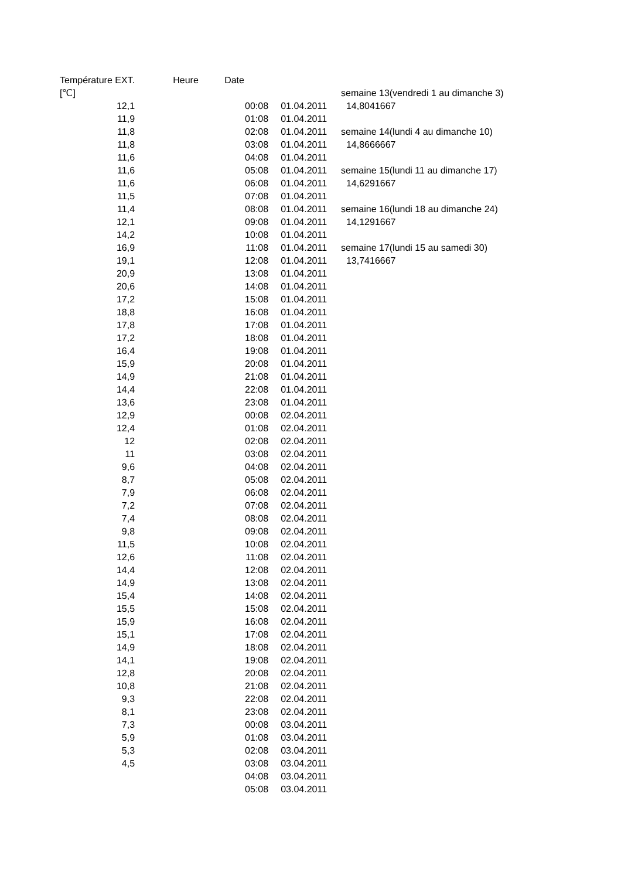| Température EXT. | | Heure | Date | | |
| --- | --- | --- | --- | --- | --- |
| [℃] | | | | | semaine 13(vendredi 1 au dimanche 3) |
| 12,1 | | | 00:08 | 01.04.2011 | 14,8041667 |
| 11,9 | | | 01:08 | 01.04.2011 | |
| 11,8 | | | 02:08 | 01.04.2011 | semaine 14(lundi 4 au dimanche 10) |
| 11,8 | | | 03:08 | 01.04.2011 | 14,8666667 |
| 11,6 | | | 04:08 | 01.04.2011 | |
| 11,6 | | | 05:08 | 01.04.2011 | semaine 15(lundi 11 au dimanche 17) |
| 11,6 | | | 06:08 | 01.04.2011 | 14,6291667 |
| 11,5 | | | 07:08 | 01.04.2011 | |
| 11,4 | | | 08:08 | 01.04.2011 | semaine 16(lundi 18 au dimanche 24) |
| 12,1 | | | 09:08 | 01.04.2011 | 14,1291667 |
| 14,2 | | | 10:08 | 01.04.2011 | |
| 16,9 | | | 11:08 | 01.04.2011 | semaine 17(lundi 15 au samedi 30) |
| 19,1 | | | 12:08 | 01.04.2011 | 13,7416667 |
| 20,9 | | | 13:08 | 01.04.2011 | |
| 20,6 | | | 14:08 | 01.04.2011 | |
| 17,2 | | | 15:08 | 01.04.2011 | |
| 18,8 | | | 16:08 | 01.04.2011 | |
| 17,8 | | | 17:08 | 01.04.2011 | |
| 17,2 | | | 18:08 | 01.04.2011 | |
| 16,4 | | | 19:08 | 01.04.2011 | |
| 15,9 | | | 20:08 | 01.04.2011 | |
| 14,9 | | | 21:08 | 01.04.2011 | |
| 14,4 | | | 22:08 | 01.04.2011 | |
| 13,6 | | | 23:08 | 01.04.2011 | |
| 12,9 | | | 00:08 | 02.04.2011 | |
| 12,4 | | | 01:08 | 02.04.2011 | |
| 12 | | | 02:08 | 02.04.2011 | |
| 11 | | | 03:08 | 02.04.2011 | |
| 9,6 | | | 04:08 | 02.04.2011 | |
| 8,7 | | | 05:08 | 02.04.2011 | |
| 7,9 | | | 06:08 | 02.04.2011 | |
| 7,2 | | | 07:08 | 02.04.2011 | |
| 7,4 | | | 08:08 | 02.04.2011 | |
| 9,8 | | | 09:08 | 02.04.2011 | |
| 11,5 | | | 10:08 | 02.04.2011 | |
| 12,6 | | | 11:08 | 02.04.2011 | |
| 14,4 | | | 12:08 | 02.04.2011 | |
| 14,9 | | | 13:08 | 02.04.2011 | |
| 15,4 | | | 14:08 | 02.04.2011 | |
| 15,5 | | | 15:08 | 02.04.2011 | |
| 15,9 | | | 16:08 | 02.04.2011 | |
| 15,1 | | | 17:08 | 02.04.2011 | |
| 14,9 | | | 18:08 | 02.04.2011 | |
| 14,1 | | | 19:08 | 02.04.2011 | |
| 12,8 | | | 20:08 | 02.04.2011 | |
| 10,8 | | | 21:08 | 02.04.2011 | |
| 9,3 | | | 22:08 | 02.04.2011 | |
| 8,1 | | | 23:08 | 02.04.2011 | |
| 7,3 | | | 00:08 | 03.04.2011 | |
| 5,9 | | | 01:08 | 03.04.2011 | |
| 5,3 | | | 02:08 | 03.04.2011 | |
| 4,5 | | | 03:08 | 03.04.2011 | |
| | | | 04:08 | 03.04.2011 | |
| | | | 05:08 | 03.04.2011 | |